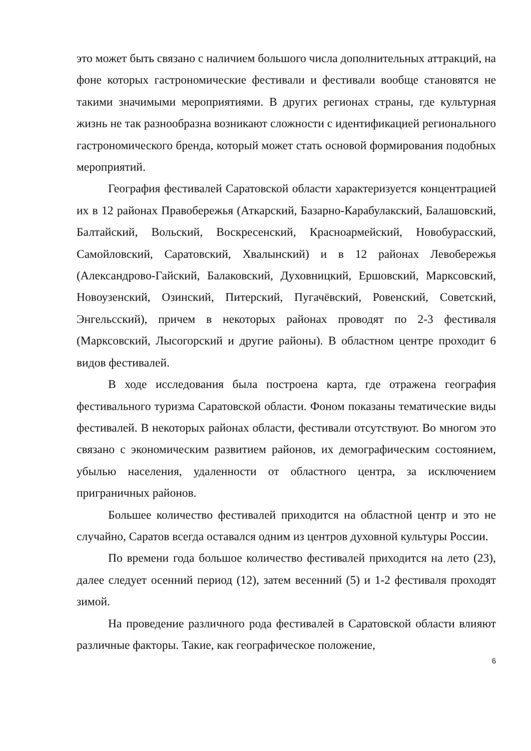это может быть связано с наличием большого числа дополнительных аттракций, на фоне которых гастрономические фестивали и фестивали вообще становятся не такими значимыми мероприятиями. В других регионах страны, где культурная жизнь не так разнообразна возникают сложности с идентификацией регионального гастрономического бренда, который может стать основой формирования подобных мероприятий.
География фестивалей Саратовской области характеризуется концентрацией их в 12 районах Правобережья (Аткарский, Базарно-Карабулакский, Балашовский, Балтайский, Вольский, Воскресенский, Красноармейский, Новобурасский, Самойловский, Саратовский, Хвалынский) и в 12 районах Левобережья (Александрово-Гайский, Балаковский, Духовницкий, Ершовский, Марксовский, Новоузенский, Озинский, Питерский, Пугачёвский, Ровенский, Советский, Энгельсский), причем в некоторых районах проводят по 2-3 фестиваля (Марксовский, Лысогорский и другие районы). В областном центре проходит 6 видов фестивалей.
В ходе исследования была построена карта, где отражена география фестивального туризма Саратовской области. Фоном показаны тематические виды фестивалей. В некоторых районах области, фестивали отсутствуют. Во многом это связано с экономическим развитием районов, их демографическим состоянием, убылью населения, удаленности от областного центра, за исключением приграничных районов.
Большее количество фестивалей приходится на областной центр и это не случайно, Саратов всегда оставался одним из центров духовной культуры России.
По времени года большое количество фестивалей приходится на лето (23), далее следует осенний период (12), затем весенний (5) и 1-2 фестиваля проходят зимой.
На проведение различного рода фестивалей в Саратовской области влияют различные факторы. Такие, как географическое положение,
6